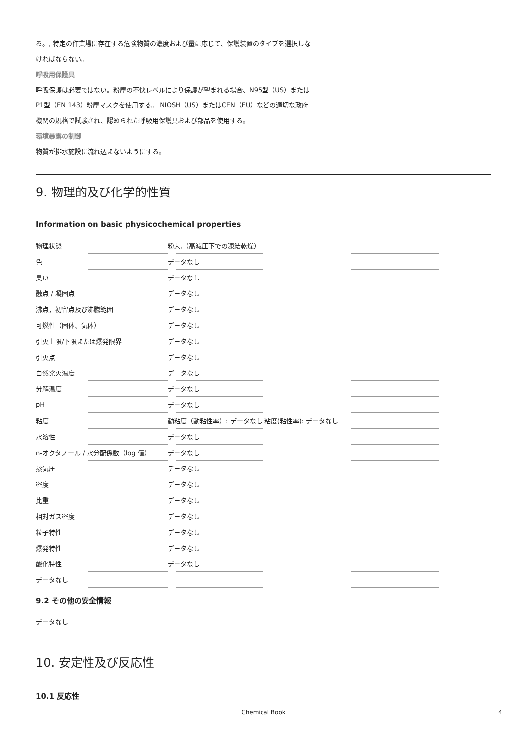る。, 特定の作業場に存在する危険物質の濃度および量に応じて、保護装置のタイプを選択しな
ければならない。
呼吸用保護具
呼吸保護は必要ではない。粉塵の不快レベルにより保護が望まれる場合、N95型（US）または
P1型（EN 143）粉塵マスクを使用する。 NIOSH（US）またはCEN（EU）などの適切な政府
機関の規格で試験され、認められた呼吸用保護具および部品を使用する。
環境暴露の制御
物質が排水施設に流れ込まないようにする。
9. 物理的及び化学的性質
Information on basic physicochemical properties
| 物理状態 | 粉末,（高減圧下での凍結乾燥） |
| 色 | データなし |
| 臭い | データなし |
| 融点 / 凝固点 | データなし |
| 沸点，初留点及び沸騰範囲 | データなし |
| 可燃性（固体、気体） | データなし |
| 引火上限/下限または爆発限界 | データなし |
| 引火点 | データなし |
| 自然発火温度 | データなし |
| 分解温度 | データなし |
| pH | データなし |
| 粘度 | 動粘度（動粘性率）: データなし 粘度(粘性率): データなし |
| 水溶性 | データなし |
| n-オクタノール / 水分配係数（log 値） | データなし |
| 蒸気圧 | データなし |
| 密度 | データなし |
| 比重 | データなし |
| 相対ガス密度 | データなし |
| 粒子特性 | データなし |
| 爆発特性 | データなし |
| 酸化特性 | データなし |
| データなし | |
9.2 その他の安全情報
データなし
10. 安定性及び反応性
10.1 反応性
Chemical Book 4